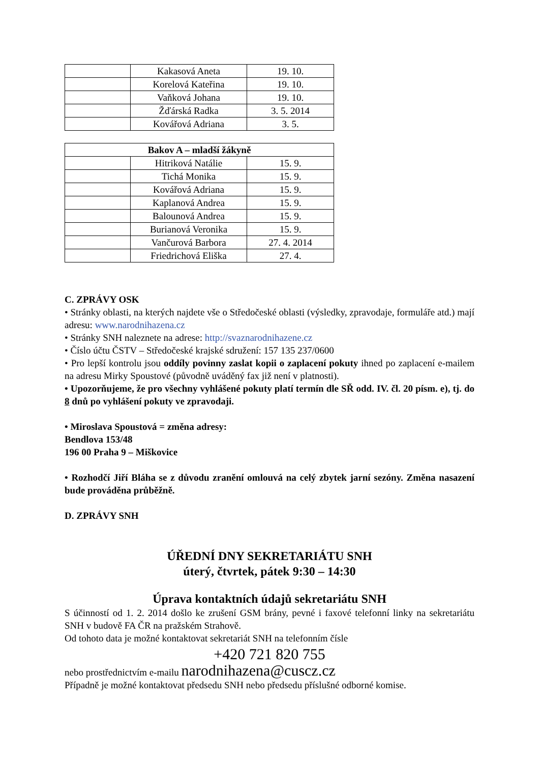| | Kakasová Aneta | 19. 10. |
| | Korelová Kateřina | 19. 10. |
| | Vaňková Johana | 19. 10. |
| | Žďárská Radka | 3. 5. 2014 |
| | Kovářová Adriana | 3. 5. |
| Bakov A – mladší žákyně | | |
| --- | --- | --- |
| | Hitriková Natálie | 15. 9. |
| | Tichá Monika | 15. 9. |
| | Kovářová Adriana | 15. 9. |
| | Kaplanová Andrea | 15. 9. |
| | Balounová Andrea | 15. 9. |
| | Burianová Veronika | 15. 9. |
| | Vančurová Barbora | 27. 4. 2014 |
| | Friedrichová Eliška | 27. 4. |
C. ZPRÁVY OSK
• Stránky oblasti, na kterých najdete vše o Středočeské oblasti (výsledky, zpravodaje, formuláře atd.) mají adresu: www.narodnihazena.cz
• Stránky SNH naleznete na adrese: http://svaznarodnihazene.cz
• Číslo účtu ČSTV – Středočeské krajské sdružení: 157 135 237/0600
• Pro lepší kontrolu jsou oddíly povinny zaslat kopii o zaplacení pokuty ihned po zaplacení e-mailem na adresu Mirky Spoustové (původně uváděný fax již není v platnosti).
• Upozorňujeme, že pro všechny vyhlášené pokuty platí termín dle SŘ odd. IV. čl. 20 písm. e), tj. do 8 dnů po vyhlášení pokuty ve zpravodaji.
• Miroslava Spoustová = změna adresy:
Bendlova 153/48
196 00 Praha 9 – Miškovice
• Rozhodčí Jiří Bláha se z důvodu zranění omlouvá na celý zbytek jarní sezóny. Změna nasazení bude prováděna průběžně.
D. ZPRÁVY SNH
ÚŘEDNÍ DNY SEKRETARIÁTU SNH
úterý, čtvrtek, pátek 9:30 – 14:30
Úprava kontaktních údajů sekretariátu SNH
S účinností od 1. 2. 2014 došlo ke zrušení GSM brány, pevné i faxové telefonní linky na sekretariátu SNH v budově FA ČR na pražském Strahově.
Od tohoto data je možné kontaktovat sekretariát SNH na telefonním čísle
+420 721 820 755
nebo prostřednictvím e-mailu narodnihazena@cuscz.cz
Případně je možné kontaktovat předsedu SNH nebo předsedu příslušné odborné komise.